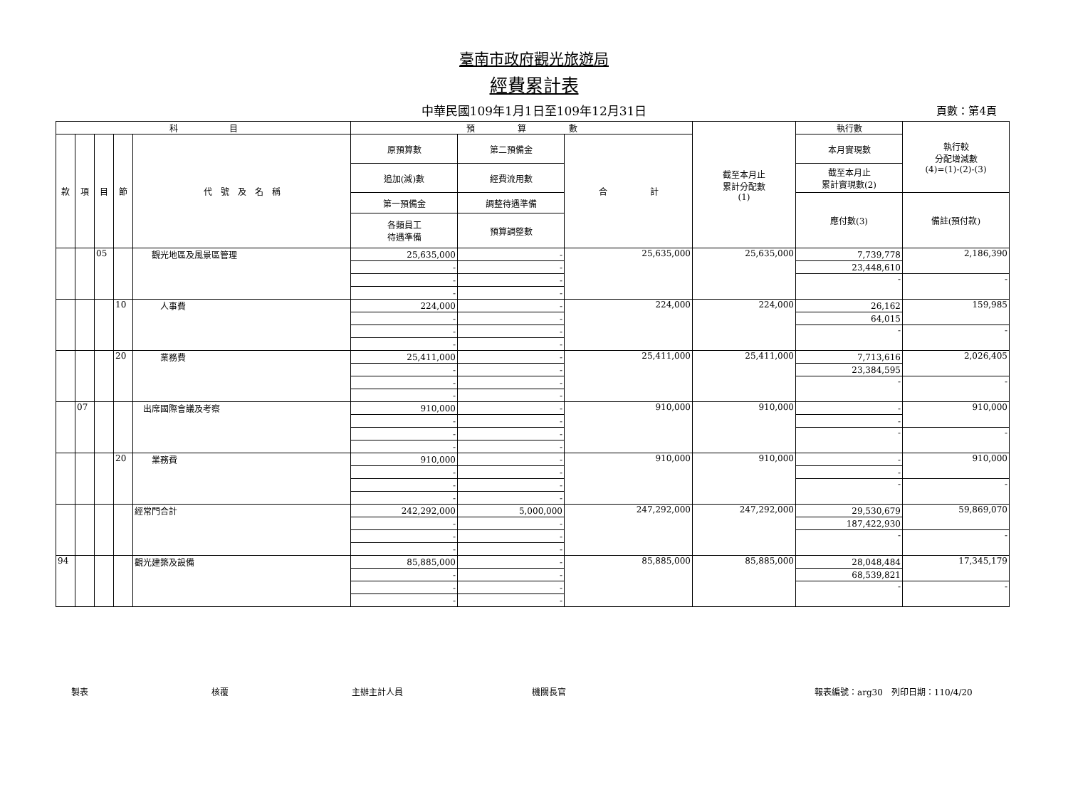臺南市政府觀光旅遊局
經費累計表
中華民國109年1月1日至109年12月31日
頁數：第4頁
| 科 目 | | | | | 預 算 數 | | | 截至本月止 累計分配數 (1) | 執行數 | 執行較 分配增減數 (4)=(1)-(2)-(3) |
| --- | --- | --- | --- | --- | --- | --- | --- | --- | --- | --- |
| 款 | 項 | 目 | 節 | 代 號 及 名 稱 | 原預算數 | 第二預備金 | 合 計 | | 本月實現數 | |
| | | | | | 追加(減)數 | 經費流用數 | | | 截至本月止 累計實現數(2) | |
| | | | | | 第一預備金 | 調整待遇準備 | | | 應付數(3) | 備註(預付款) |
| | | | | | 各類員工 待遇準備 | 預算調整數 | | | | |
| | | 05 | | 觀光地區及風景區管理 | 25,635,000 | - | 25,635,000 | 25,635,000 | 7,739,778 | 2,186,390 |
| | | | | | - | - | | | 23,448,610 | |
| | | | | | - | - | | | - | - |
| | | | | | - | - | | | | |
| | | | 10 | 人事費 | 224,000 | - | 224,000 | 224,000 | 26,162 | 159,985 |
| | | | | | - | - | | | 64,015 | |
| | | | | | - | - | | | - | - |
| | | | | | - | - | | | | |
| | | | 20 | 業務費 | 25,411,000 | - | 25,411,000 | 25,411,000 | 7,713,616 | 2,026,405 |
| | | | | | - | - | | | 23,384,595 | |
| | | | | | - | - | | | - | - |
| | | | | | - | - | | | | |
| | 07 | | | 出席國際會議及考察 | 910,000 | - | 910,000 | 910,000 | - | 910,000 |
| | | | | | - | - | | | - | |
| | | | | | - | - | | | - | - |
| | | | | | - | - | | | | |
| | | | 20 | 業務費 | 910,000 | - | 910,000 | 910,000 | - | 910,000 |
| | | | | | - | - | | | - | |
| | | | | | - | - | | | - | - |
| | | | | | - | - | | | | |
| | | | | 經常門合計 | 242,292,000 | 5,000,000 | 247,292,000 | 247,292,000 | 29,530,679 | 59,869,070 |
| | | | | | - | - | | | 187,422,930 | |
| | | | | | - | - | | | - | - |
| | | | | | - | - | | | | |
| 94 | | | | 觀光建築及設備 | 85,885,000 | - | 85,885,000 | 85,885,000 | 28,048,484 | 17,345,179 |
| | | | | | - | - | | | 68,539,821 | |
| | | | | | - | - | | | - | - |
| | | | | | - | - | | | | |
製表 核覆 主辦主計人員 機關長官 報表編號：arg30　列印日期：110/4/20